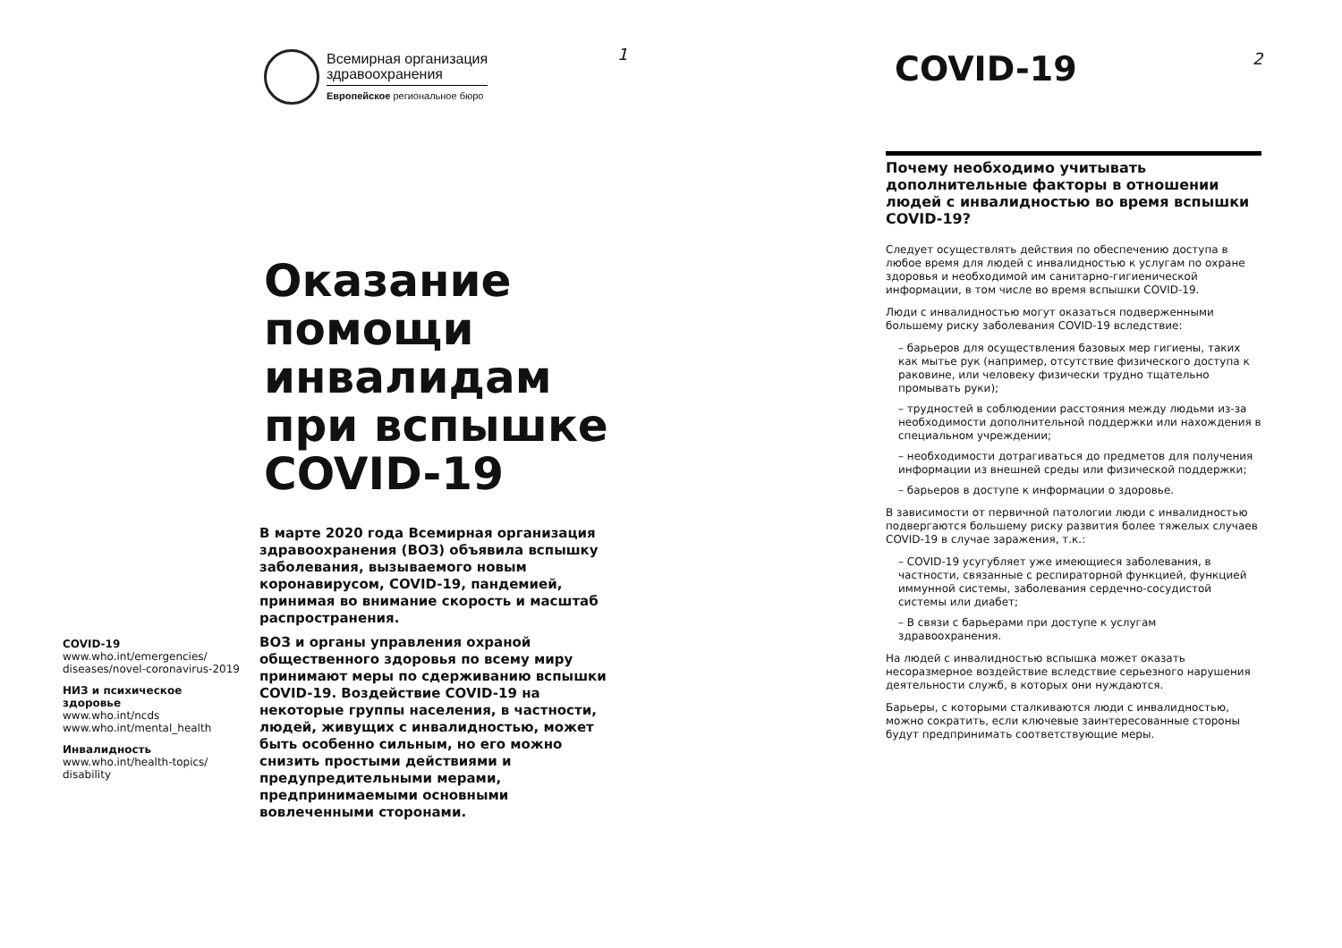1 2
Всемирная организация
здравоохранения
Европейское региональное бюро
Оказание помощи инвалидам при вспышке COVID-19
COVID-19
www.who.int/emergencies/ diseases/novel-coronavirus-2019
НИЗ и психическое здоровье
www.who.int/ncds
www.who.int/mental_health
Инвалидность
www.who.int/health-topics/ disability
В марте 2020 года Всемирная организация здравоохранения (ВОЗ) объявила вспышку заболевания, вызываемого новым коронавирусом, COVID-19, пандемией, принимая во внимание скорость и масштаб распространения.
ВОЗ и органы управления охраной общественного здоровья по всему миру принимают меры по сдерживанию вспышки COVID-19. Воздействие COVID-19 на некоторые группы населения, в частности, людей, живущих с инвалидностью, может быть особенно сильным, но его можно снизить простыми действиями и предупредительными мерами, предпринимаемыми основными вовлеченными сторонами.
COVID-19
Почему необходимо учитывать дополнительные факторы в отношении людей с инвалидностью во время вспышки COVID-19?
Следует осуществлять действия по обеспечению доступа в любое время для людей с инвалидностью к услугам по охране здоровья и необходимой им санитарно-гигиенической информации, в том числе во время вспышки COVID-19.
Люди с инвалидностью могут оказаться подверженными большему риску заболевания COVID-19 вследствие:
– барьеров для осуществления базовых мер гигиены, таких как мытье рук (например, отсутствие физического доступа к раковине, или человеку физически трудно тщательно промывать руки);
– трудностей в соблюдении расстояния между людьми из-за необходимости дополнительной поддержки или нахождения в специальном учреждении;
– необходимости дотрагиваться до предметов для получения информации из внешней среды или физической поддержки;
– барьеров в доступе к информации о здоровье.
В зависимости от первичной патологии люди с инвалидностью подвергаются большему риску развития более тяжелых случаев COVID-19 в случае заражения, т.к.:
– COVID-19 усугубляет уже имеющиеся заболевания, в частности, связанные с респираторной функцией, функцией иммунной системы, заболевания сердечно-сосудистой системы или диабет;
– В связи с барьерами при доступе к услугам здравоохранения.
На людей с инвалидностью вспышка может оказать несоразмерное воздействие вследствие серьезного нарушения деятельности служб, в которых они нуждаются.
Барьеры, с которыми сталкиваются люди с инвалидностью, можно сократить, если ключевые заинтересованные стороны будут предпринимать соответствующие меры.